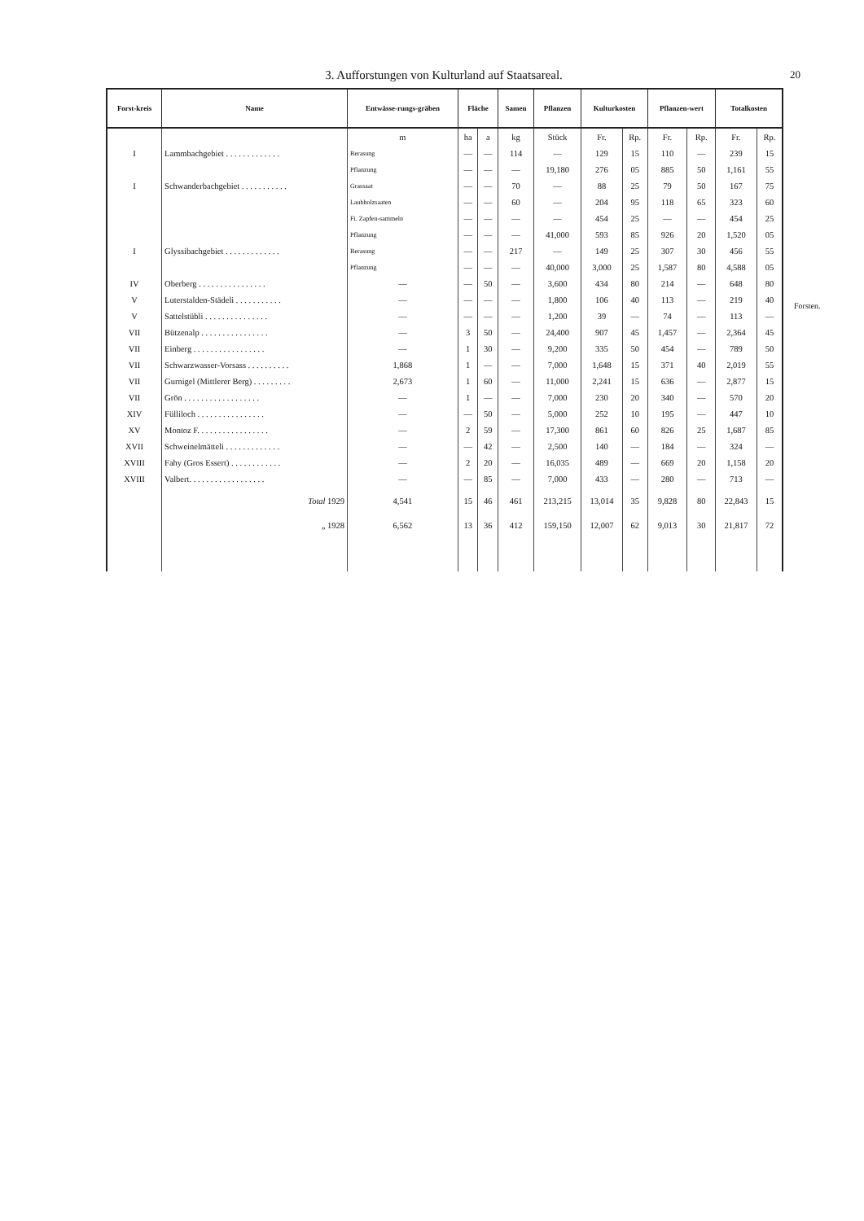3. Aufforstungen von Kulturland auf Staatsareal. 20
Forsten.
| Forst-kreis | Name | Entwässe-rungs-gräben | Fläche | | Samen | Pflanzen | Kulturkosten | | Pflanzen-wert | | Totalkosten | |
| --- | --- | --- | --- | --- | --- | --- | --- | --- | --- | --- | --- | --- |
| | | m | ha | a | kg | Stück | Fr. | Rp. | Fr. | Rp. | Fr. | Rp. |
| I | Lammbachgebiet . . . . . . . . . . . . . | Berasung | — | — | 114 | — | 129 | 15 | 110 | — | 239 | 15 |
| | | Pflanzung | — | — | — | 19,180 | 276 | 05 | 885 | 50 | 1,161 | 55 |
| I | Schwanderbachgebiet . . . . . . . . . . . | Grassaat | — | — | 70 | — | 88 | 25 | 79 | 50 | 167 | 75 |
| | | Laubholzsaaten | — | — | 60 | — | 204 | 95 | 118 | 65 | 323 | 60 |
| | | Fi. Zapfen-sammeln | — | — | — | — | 454 | 25 | — | — | 454 | 25 |
| | | Pflanzung | — | — | — | 41,000 | 593 | 85 | 926 | 20 | 1,520 | 05 |
| I | Glyssibachgebiet . . . . . . . . . . . . . | Berasung | — | — | 217 | — | 149 | 25 | 307 | 30 | 456 | 55 |
| | | Pflanzung | — | — | — | 40,000 | 3,000 | 25 | 1,587 | 80 | 4,588 | 05 |
| IV | Oberberg . . . . . . . . . . . . . . . . | — | — | 50 | — | 3,600 | 434 | 80 | 214 | — | 648 | 80 |
| V | Luterstalden-Städeli . . . . . . . . . . . | — | — | — | — | 1,800 | 106 | 40 | 113 | — | 219 | 40 |
| V | Sattelstübli . . . . . . . . . . . . . . . | — | — | — | — | 1,200 | 39 | — | 74 | — | 113 | — |
| VII | Bützenalp . . . . . . . . . . . . . . . . | — | 3 | 50 | — | 24,400 | 907 | 45 | 1,457 | — | 2,364 | 45 |
| VII | Einberg . . . . . . . . . . . . . . . . . | — | 1 | 30 | — | 9,200 | 335 | 50 | 454 | — | 789 | 50 |
| VII | Schwarzwasser-Vorsass . . . . . . . . . . | 1,868 | 1 | — | — | 7,000 | 1,648 | 15 | 371 | 40 | 2,019 | 55 |
| VII | Gurnigel (Mittlerer Berg) . . . . . . . . . | 2,673 | 1 | 60 | — | 11,000 | 2,241 | 15 | 636 | — | 2,877 | 15 |
| VII | Grön . . . . . . . . . . . . . . . . . . | — | 1 | — | — | 7,000 | 230 | 20 | 340 | — | 570 | 20 |
| XIV | Fülliloch . . . . . . . . . . . . . . . . | — | — | 50 | — | 5,000 | 252 | 10 | 195 | — | 447 | 10 |
| XV | Montoz F. . . . . . . . . . . . . . . . . | — | 2 | 59 | — | 17,300 | 861 | 60 | 826 | 25 | 1,687 | 85 |
| XVII | Schweinelmätteli . . . . . . . . . . . . . | — | — | 42 | — | 2,500 | 140 | — | 184 | — | 324 | — |
| XVIII | Fahy (Gros Essert) . . . . . . . . . . . . | — | 2 | 20 | — | 16,035 | 489 | — | 669 | 20 | 1,158 | 20 |
| XVIII | Valbert. . . . . . . . . . . . . . . . . . | — | — | 85 | — | 7,000 | 433 | — | 280 | — | 713 | — |
| | Total 1929 | 4,541 | 15 | 46 | 461 | 213,215 | 13,014 | 35 | 9,828 | 80 | 22,843 | 15 |
| | „ 1928 | 6,562 | 13 | 36 | 412 | 159,150 | 12,007 | 62 | 9,013 | 30 | 21,817 | 72 |